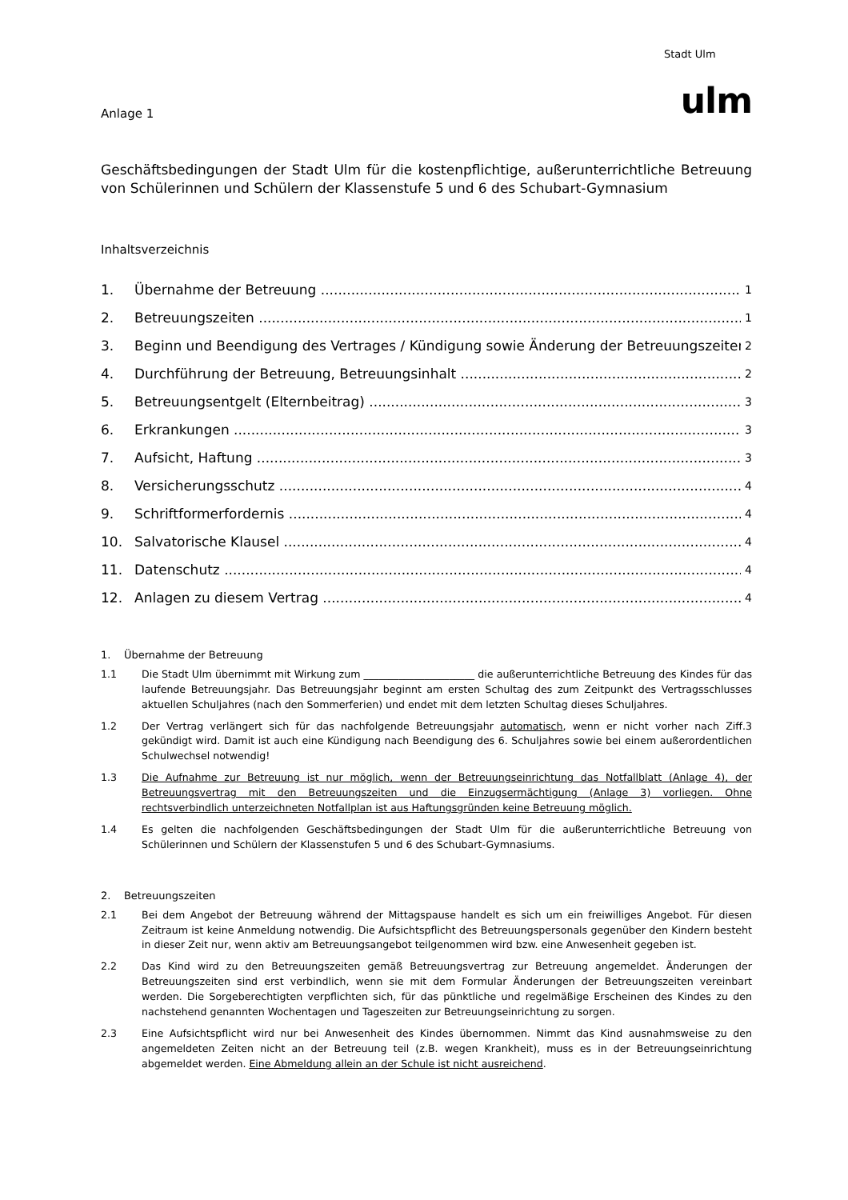Stadt Ulm
Anlage 1
ulm
Geschäftsbedingungen der Stadt Ulm für die kostenpflichtige, außerunterrichtliche Betreuung von Schülerinnen und Schülern der Klassenstufe 5 und 6 des Schubart-Gymnasium
Inhaltsverzeichnis
1. Übernahme der Betreuung 1
2. Betreuungszeiten 1
3. Beginn und Beendigung des Vertrages / Kündigung sowie Änderung der Betreuungszeiten 2
4. Durchführung der Betreuung, Betreuungsinhalt 2
5. Betreuungsentgelt (Elternbeitrag) 3
6. Erkrankungen 3
7. Aufsicht, Haftung 3
8. Versicherungsschutz 4
9. Schriftformerfordernis 4
10. Salvatorische Klausel 4
11. Datenschutz 4
12. Anlagen zu diesem Vertrag 4
1. Übernahme der Betreuung
1.1 Die Stadt Ulm übernimmt mit Wirkung zum ______________________ die außerunterrichtliche Betreuung des Kindes für das laufende Betreuungsjahr. Das Betreuungsjahr beginnt am ersten Schultag des zum Zeitpunkt des Vertragsschlusses aktuellen Schuljahres (nach den Sommerferien) und endet mit dem letzten Schultag dieses Schuljahres.
1.2 Der Vertrag verlängert sich für das nachfolgende Betreuungsjahr automatisch, wenn er nicht vorher nach Ziff.3 gekündigt wird. Damit ist auch eine Kündigung nach Beendigung des 6. Schuljahres sowie bei einem außerordentlichen Schulwechsel notwendig!
1.3 Die Aufnahme zur Betreuung ist nur möglich, wenn der Betreuungseinrichtung das Notfallblatt (Anlage 4), der Betreuungsvertrag mit den Betreuungszeiten und die Einzugsermächtigung (Anlage 3) vorliegen. Ohne rechtsverbindlich unterzeichneten Notfallplan ist aus Haftungsgründen keine Betreuung möglich.
1.4 Es gelten die nachfolgenden Geschäftsbedingungen der Stadt Ulm für die außerunterrichtliche Betreuung von Schülerinnen und Schülern der Klassenstufen 5 und 6 des Schubart-Gymnasiums.
2. Betreuungszeiten
2.1 Bei dem Angebot der Betreuung während der Mittagspause handelt es sich um ein freiwilliges Angebot. Für diesen Zeitraum ist keine Anmeldung notwendig. Die Aufsichtspflicht des Betreuungspersonals gegenüber den Kindern besteht in dieser Zeit nur, wenn aktiv am Betreuungsangebot teilgenommen wird bzw. eine Anwesenheit gegeben ist.
2.2 Das Kind wird zu den Betreuungszeiten gemäß Betreuungsvertrag zur Betreuung angemeldet. Änderungen der Betreuungszeiten sind erst verbindlich, wenn sie mit dem Formular Änderungen der Betreuungszeiten vereinbart werden. Die Sorgeberechtigten verpflichten sich, für das pünktliche und regelmäßige Erscheinen des Kindes zu den nachstehend genannten Wochentagen und Tageszeiten zur Betreuungseinrichtung zu sorgen.
2.3 Eine Aufsichtspflicht wird nur bei Anwesenheit des Kindes übernommen. Nimmt das Kind ausnahmsweise zu den angemeldeten Zeiten nicht an der Betreuung teil (z.B. wegen Krankheit), muss es in der Betreuungseinrichtung abgemeldet werden. Eine Abmeldung allein an der Schule ist nicht ausreichend.